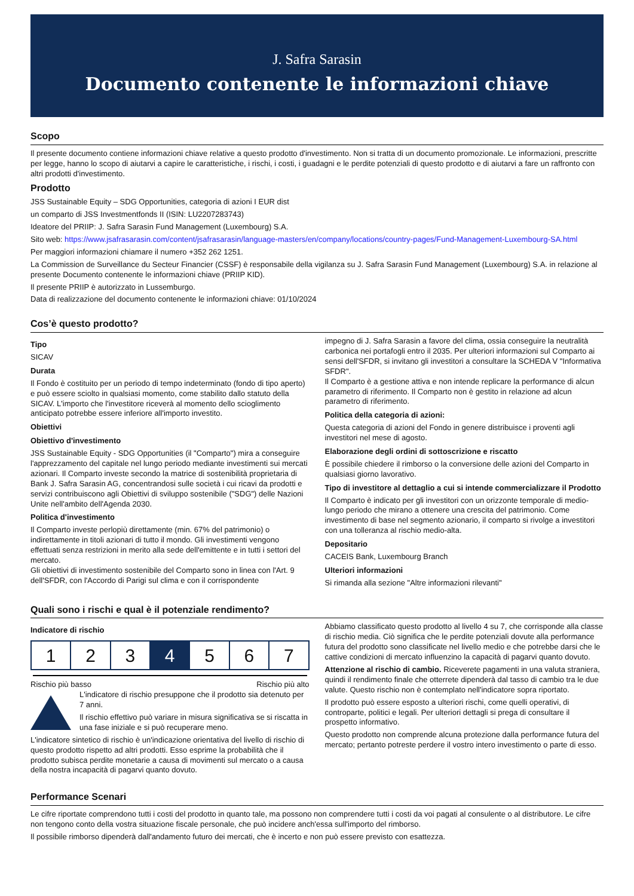J. Safra Sarasin
Documento contenente le informazioni chiave
Scopo
Il presente documento contiene informazioni chiave relative a questo prodotto d'investimento. Non si tratta di un documento promozionale. Le informazioni, prescritte per legge, hanno lo scopo di aiutarvi a capire le caratteristiche, i rischi, i costi, i guadagni e le perdite potenziali di questo prodotto e di aiutarvi a fare un raffronto con altri prodotti d'investimento.
Prodotto
JSS Sustainable Equity – SDG Opportunities, categoria di azioni I EUR dist
un comparto di JSS Investmentfonds II (ISIN: LU2207283743)
Ideatore del PRIIP: J. Safra Sarasin Fund Management (Luxembourg) S.A.
Sito web: https://www.jsafrasarasin.com/content/jsafrasarasin/language-masters/en/company/locations/country-pages/Fund-Management-Luxembourg-SA.html
Per maggiori informazioni chiamare il numero +352 262 1251.
La Commission de Surveillance du Secteur Financier (CSSF) è responsabile della vigilanza su J. Safra Sarasin Fund Management (Luxembourg) S.A. in relazione al presente Documento contenente le informazioni chiave (PRIIP KID).
Il presente PRIIP è autorizzato in Lussemburgo.
Data di realizzazione del documento contenente le informazioni chiave: 01/10/2024
Cos’è questo prodotto?
Tipo
SICAV
Durata
Il Fondo è costituito per un periodo di tempo indeterminato (fondo di tipo aperto) e può essere sciolto in qualsiasi momento, come stabilito dallo statuto della SICAV. L'importo che l'investitore riceverà al momento dello scioglimento anticipato potrebbe essere inferiore all'importo investito.
Obiettivi
Obiettivo d'investimento
JSS Sustainable Equity - SDG Opportunities (il "Comparto") mira a conseguire l'apprezzamento del capitale nel lungo periodo mediante investimenti sui mercati azionari. Il Comparto investe secondo la matrice di sostenibilità proprietaria di Bank J. Safra Sarasin AG, concentrandosi sulle società i cui ricavi da prodotti e servizi contribuiscono agli Obiettivi di sviluppo sostenibile ("SDG") delle Nazioni Unite nell'ambito dell'Agenda 2030.
Politica d'investimento
Il Comparto investe perlopiù direttamente (min. 67% del patrimonio) o indirettamente in titoli azionari di tutto il mondo. Gli investimenti vengono effettuati senza restrizioni in merito alla sede dell'emittente e in tutti i settori del mercato.
Gli obiettivi di investimento sostenibile del Comparto sono in linea con l'Art. 9 dell'SFDR, con l'Accordo di Parigi sul clima e con il corrispondente
impegno di J. Safra Sarasin a favore del clima, ossia conseguire la neutralità carbonica nei portafogli entro il 2035. Per ulteriori informazioni sul Comparto ai sensi dell'SFDR, si invitano gli investitori a consultare la SCHEDA V "Informativa SFDR".
Il Comparto è a gestione attiva e non intende replicare la performance di alcun parametro di riferimento. Il Comparto non è gestito in relazione ad alcun parametro di riferimento.
Politica della categoria di azioni:
Questa categoria di azioni del Fondo in genere distribuisce i proventi agli investitori nel mese di agosto.
Elaborazione degli ordini di sottoscrizione e riscatto
È possibile chiedere il rimborso o la conversione delle azioni del Comparto in qualsiasi giorno lavorativo.
Tipo di investitore al dettaglio a cui si intende commercializzare il Prodotto
Il Comparto è indicato per gli investitori con un orizzonte temporale di medio-lungo periodo che mirano a ottenere una crescita del patrimonio. Come investimento di base nel segmento azionario, il comparto si rivolge a investitori con una tolleranza al rischio medio-alta.
Depositario
CACEIS Bank, Luxembourg Branch
Ulteriori informazioni
Si rimanda alla sezione "Altre informazioni rilevanti"
Quali sono i rischi e qual è il potenziale rendimento?
Indicatore di rischio
| 1 | 2 | 3 | 4 | 5 | 6 | 7 |
Rischio più basso Rischio più alto
L'indicatore di rischio presuppone che il prodotto sia detenuto per 7 anni.
Il rischio effettivo può variare in misura significativa se si riscatta in una fase iniziale e si può recuperare meno.
L'indicatore sintetico di rischio è un'indicazione orientativa del livello di rischio di questo prodotto rispetto ad altri prodotti. Esso esprime la probabilità che il prodotto subisca perdite monetarie a causa di movimenti sul mercato o a causa della nostra incapacità di pagarvi quanto dovuto.
Abbiamo classificato questo prodotto al livello 4 su 7, che corrisponde alla classe di rischio media. Ciò significa che le perdite potenziali dovute alla performance futura del prodotto sono classificate nel livello medio e che potrebbe darsi che le cattive condizioni di mercato influenzino la capacità di pagarvi quanto dovuto.
Attenzione al rischio di cambio. Riceverete pagamenti in una valuta straniera, quindi il rendimento finale che otterrete dipenderà dal tasso di cambio tra le due valute. Questo rischio non è contemplato nell'indicatore sopra riportato.
Il prodotto può essere esposto a ulteriori rischi, come quelli operativi, di controparte, politici e legali. Per ulteriori dettagli si prega di consultare il prospetto informativo.
Questo prodotto non comprende alcuna protezione dalla performance futura del mercato; pertanto potreste perdere il vostro intero investimento o parte di esso.
Performance Scenari
Le cifre riportate comprendono tutti i costi del prodotto in quanto tale, ma possono non comprendere tutti i costi da voi pagati al consulente o al distributore. Le cifre non tengono conto della vostra situazione fiscale personale, che può incidere anch'essa sull'importo del rimborso.
Il possibile rimborso dipenderà dall'andamento futuro dei mercati, che è incerto e non può essere previsto con esattezza.